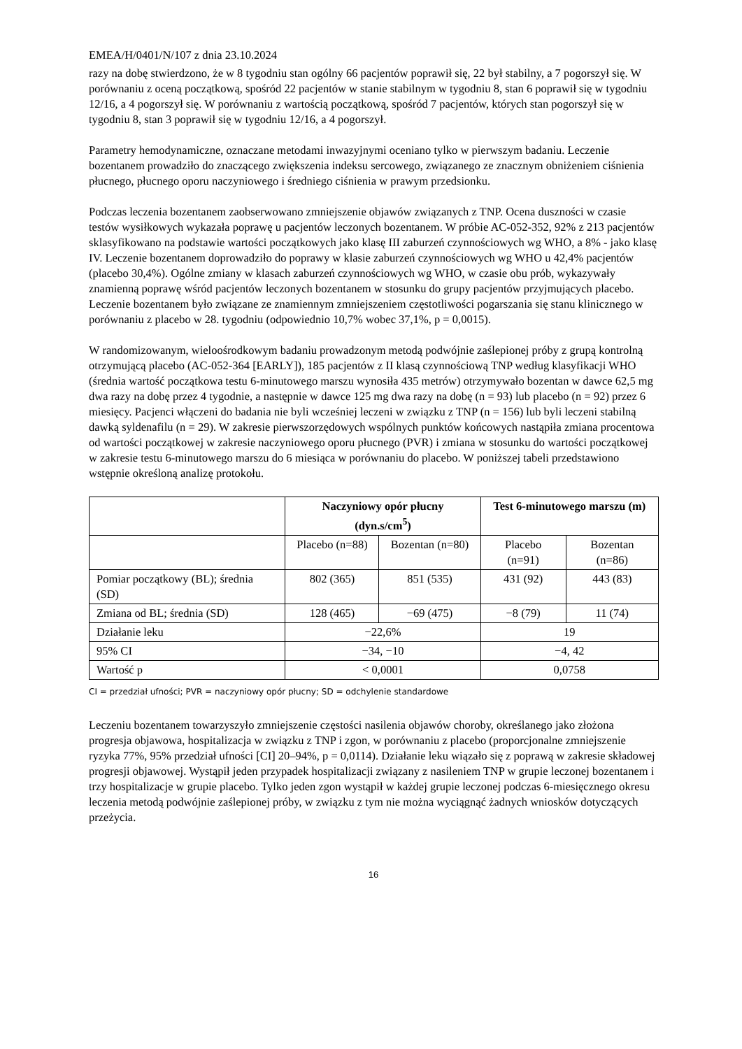EMEA/H/0401/N/107 z dnia 23.10.2024
razy na dobę stwierdzono, że w 8 tygodniu stan ogólny 66 pacjentów poprawił się, 22 był stabilny, a 7 pogorszył się. W porównaniu z oceną początkową, spośród 22 pacjentów w stanie stabilnym w tygodniu 8, stan 6 poprawił się w tygodniu 12/16, a 4 pogorszył się. W porównaniu z wartością początkową, spośród 7 pacjentów, których stan pogorszył się w tygodniu 8, stan 3 poprawił się w tygodniu 12/16, a 4 pogorszył.
Parametry hemodynamiczne, oznaczane metodami inwazyjnymi oceniano tylko w pierwszym badaniu. Leczenie bozentanem prowadziło do znaczącego zwiększenia indeksu sercowego, związanego ze znacznym obniżeniem ciśnienia płucnego, płucnego oporu naczyniowego i średniego ciśnienia w prawym przedsionku.
Podczas leczenia bozentanem zaobserwowano zmniejszenie objawów związanych z TNP. Ocena duszności w czasie testów wysiłkowych wykazała poprawę u pacjentów leczonych bozentanem. W próbie AC-052-352, 92% z 213 pacjentów sklasyfikowano na podstawie wartości początkowych jako klasę III zaburzeń czynnościowych wg WHO, a 8% - jako klasę IV. Leczenie bozentanem doprowadziło do poprawy w klasie zaburzeń czynnościowych wg WHO u 42,4% pacjentów (placebo 30,4%). Ogólne zmiany w klasach zaburzeń czynnościowych wg WHO, w czasie obu prób, wykazywały znamienną poprawę wśród pacjentów leczonych bozentanem w stosunku do grupy pacjentów przyjmujących placebo. Leczenie bozentanem było związane ze znamiennym zmniejszeniem częstotliwości pogarszania się stanu klinicznego w porównaniu z placebo w 28. tygodniu (odpowiednio 10,7% wobec 37,1%, p = 0,0015).
W randomizowanym, wieloośrodkowym badaniu prowadzonym metodą podwójnie zaślepionej próby z grupą kontrolną otrzymującą placebo (AC-052-364 [EARLY]), 185 pacjentów z II klasą czynnościową TNP według klasyfikacji WHO (średnia wartość początkowa testu 6-minutowego marszu wynosiła 435 metrów) otrzymywało bozentan w dawce 62,5 mg dwa razy na dobę przez 4 tygodnie, a następnie w dawce 125 mg dwa razy na dobę (n = 93) lub placebo (n = 92) przez 6 miesięcy. Pacjenci włączeni do badania nie byli wcześniej leczeni w związku z TNP (n = 156) lub byli leczeni stabilną dawką syldenafilu (n = 29). W zakresie pierwszorzędowych wspólnych punktów końcowych nastąpiła zmiana procentowa od wartości początkowej w zakresie naczyniowego oporu płucnego (PVR) i zmiana w stosunku do wartości początkowej w zakresie testu 6-minutowego marszu do 6 miesiąca w porównaniu do placebo. W poniższej tabeli przedstawiono wstępnie określoną analizę protokołu.
| | Naczyniowy opór płucny (dyn.s/cm<sup>5</sup>) | | Test 6-minutowego marszu (m) | |
| --- | --- | --- | --- | --- |
| | Placebo (n=88) | Bozentan (n=80) | Placebo (n=91) | Bozentan (n=86) |
| Pomiar początkowy (BL); średnia (SD) | 802 (365) | 851 (535) | 431 (92) | 443 (83) |
| Zmiana od BL; średnia (SD) | 128 (465) | −69 (475) | −8 (79) | 11 (74) |
| Działanie leku | −22,6% | | 19 | |
| 95% CI | −34, −10 | | −4, 42 | |
| Wartość p | < 0,0001 | | 0,0758 | |
CI = przedział ufności; PVR = naczyniowy opór płucny; SD = odchylenie standardowe
Leczeniu bozentanem towarzyszyło zmniejszenie częstości nasilenia objawów choroby, określanego jako złożona progresja objawowa, hospitalizacja w związku z TNP i zgon, w porównaniu z placebo (proporcjonalne zmniejszenie ryzyka 77%, 95% przedział ufności [CI] 20–94%, p = 0,0114). Działanie leku wiązało się z poprawą w zakresie składowej progresji objawowej. Wystąpił jeden przypadek hospitalizacji związany z nasileniem TNP w grupie leczonej bozentanem i trzy hospitalizacje w grupie placebo. Tylko jeden zgon wystąpił w każdej grupie leczonej podczas 6-miesięcznego okresu leczenia metodą podwójnie zaślepionej próby, w związku z tym nie można wyciągnąć żadnych wniosków dotyczących przeżycia.
16